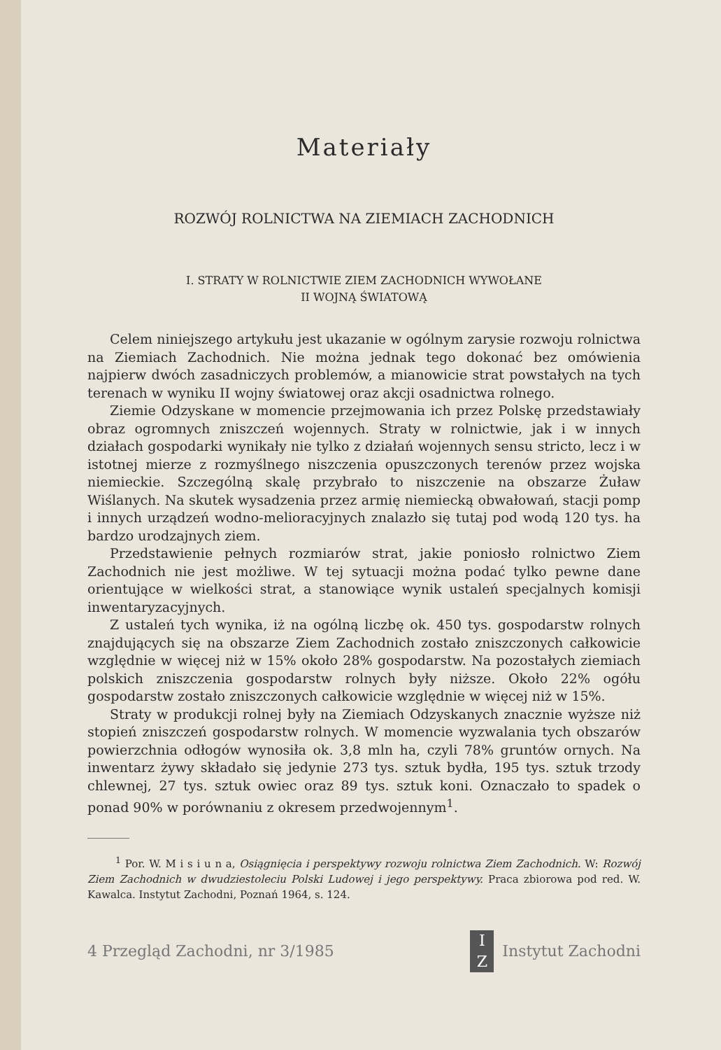Materiały
ROZWÓJ ROLNICTWA NA ZIEMIACH ZACHODNICH
I. STRATY W ROLNICTWIE ZIEM ZACHODNICH WYWOŁANE
II WOJNĄ ŚWIATOWĄ
Celem niniejszego artykułu jest ukazanie w ogólnym zarysie rozwoju rolnictwa na Ziemiach Zachodnich. Nie można jednak tego dokonać bez omówienia najpierw dwóch zasadniczych problemów, a mianowicie strat powstałych na tych terenach w wyniku II wojny światowej oraz akcji osadnictwa rolnego.
Ziemie Odzyskane w momencie przejmowania ich przez Polskę przedstawiały obraz ogromnych zniszczeń wojennych. Straty w rolnictwie, jak i w innych działach gospodarki wynikały nie tylko z działań wojennych sensu stricto, lecz i w istotnej mierze z rozmyślnego niszczenia opuszczonych terenów przez wojska niemieckie. Szczególną skalę przybrało to niszczenie na obszarze Żuław Wiślanych. Na skutek wysadzenia przez armię niemiecką obwałowań, stacji pomp i innych urządzeń wodno-melioracyjnych znalazło się tutaj pod wodą 120 tys. ha bardzo urodzajnych ziem.
Przedstawienie pełnych rozmiarów strat, jakie poniosło rolnictwo Ziem Zachodnich nie jest możliwe. W tej sytuacji można podać tylko pewne dane orientujące w wielkości strat, a stanowiące wynik ustaleń specjalnych komisji inwentaryzacyjnych.
Z ustaleń tych wynika, iż na ogólną liczbę ok. 450 tys. gospodarstw rolnych znajdujących się na obszarze Ziem Zachodnich zostało zniszczonych całkowicie względnie w więcej niż w 15% około 28% gospodarstw. Na pozostałych ziemiach polskich zniszczenia gospodarstw rolnych były niższe. Około 22% ogółu gospodarstw zostało zniszczonych całkowicie względnie w więcej niż w 15%.
Straty w produkcji rolnej były na Ziemiach Odzyskanych znacznie wyższe niż stopień zniszczeń gospodarstw rolnych. W momencie wyzwalania tych obszarów powierzchnia odłogów wynosiła ok. 3,8 mln ha, czyli 78% gruntów ornych. Na inwentarz żywy składało się jedynie 273 tys. sztuk bydła, 195 tys. sztuk trzody chlewnej, 27 tys. sztuk owiec oraz 89 tys. sztuk koni. Oznaczało to spadek o ponad 90% w porównaniu z okresem przedwojennym<sup>1</sup>.
<sup>1</sup> Por. W. M i s i u n a, Osiągnięcia i perspektywy rozwoju rolnictwa Ziem Zachodnich. W: Rozwój Ziem Zachodnich w dwudziestoleciu Polski Ludowej i jego perspektywy. Praca zbiorowa pod red. W. Kawalca. Instytut Zachodni, Poznań 1964, s. 124.
4 Przegląd Zachodni, nr 3/1985 I
Z Instytut Zachodni